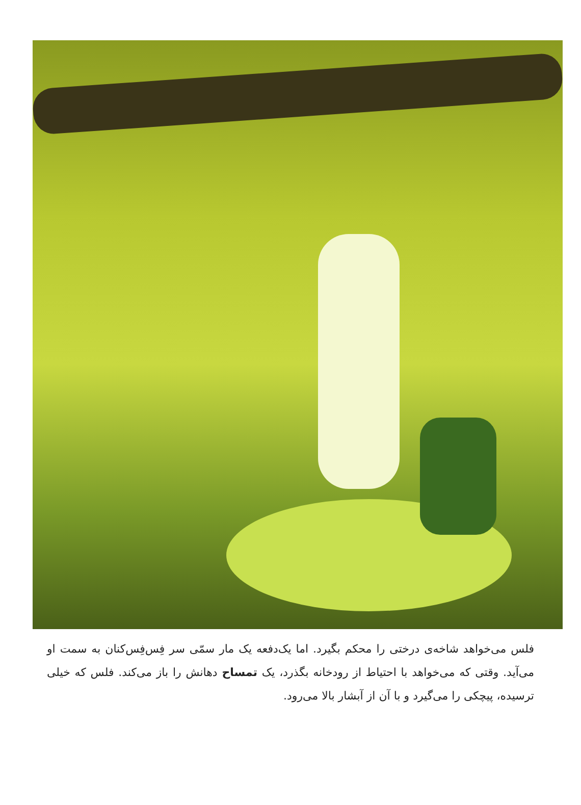فلس می‌خواهد شاخه‌ی درختی را محکم بگیرد. اما یک‌دفعه یک مار سمّی سر فِس‌فِس‌کنان به سمت او می‌آید. وقتی که می‌خواهد با احتیاط از رودخانه بگذرد، یک تمساح دهانش را باز می‌کند. فلس که خیلی ترسیده، پیچکی را می‌گیرد و با آن از آبشار بالا می‌رود.